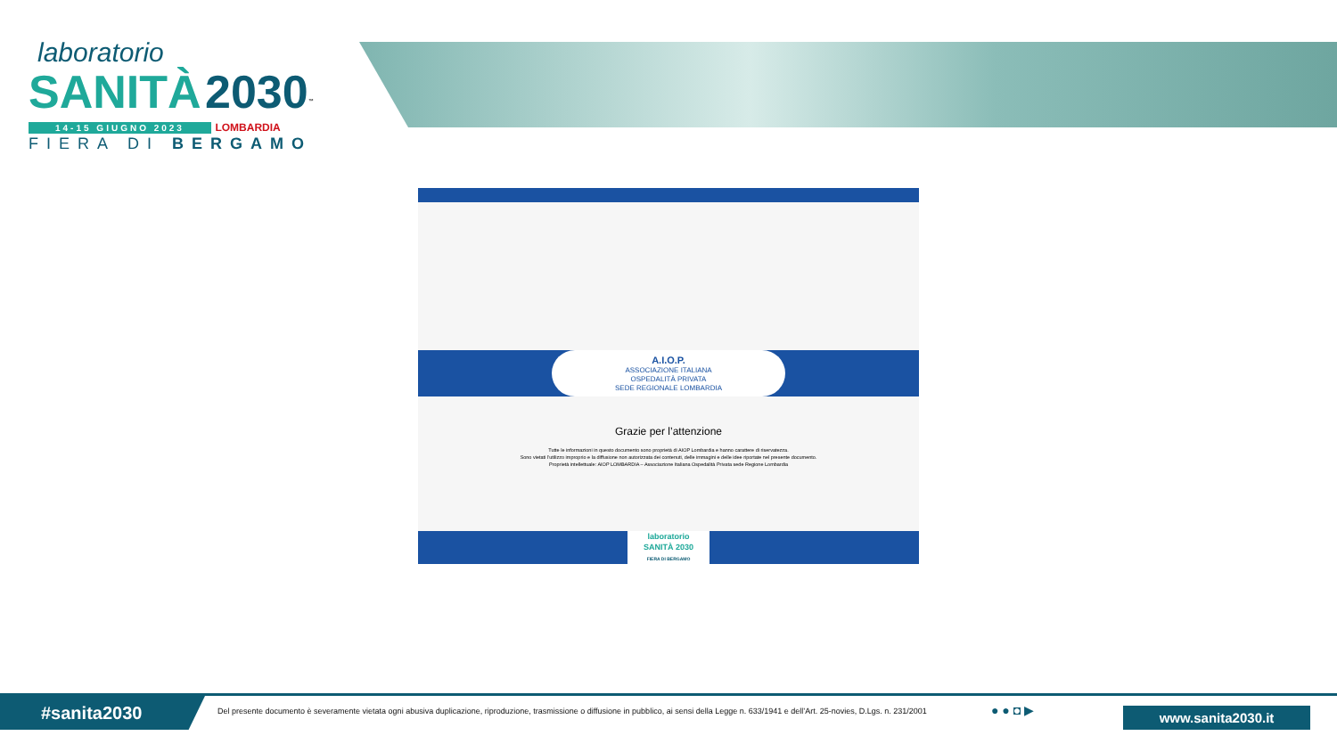laboratorio
SANITÀ 2030<sup>™</sup>
14-15 GIUGNO 2023 LOMBARDIA
FIERA DI BERGAMO
A.I.O.P.
ASSOCIAZIONE ITALIANA
OSPEDALITÀ PRIVATA
SEDE REGIONALE LOMBARDIA
Grazie per l’attenzione
Tutte le informazioni in questo documento sono proprietà di AIOP Lombardia e hanno carattere di riservatezza.
Sono vietati l’utilizzo improprio e la diffusione non autorizzata dei contenuti, delle immagini e delle idee riportate nel presente documento.
Proprietà intellettuale: AIOP LOMBARDIA – Associazione Italiana Ospedalità Privata sede Regione Lombardia
laboratorio
SANITÀ 2030
FIERA DI BERGAMO
#sanita2030
Del presente documento è severamente vietata ogni abusiva duplicazione, riproduzione, trasmissione o diffusione in pubblico, ai sensi della Legge n. 633/1941 e dell’Art. 25-novies, D.Lgs. n. 231/2001
● ● ◘ ▶ www.sanita2030.it